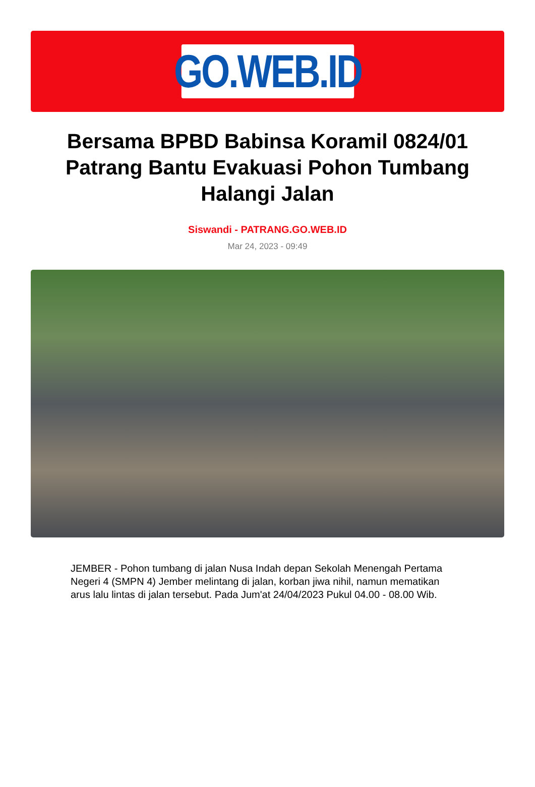GO.WEB.ID
Bersama BPBD Babinsa Koramil 0824/01 Patrang Bantu Evakuasi Pohon Tumbang Halangi Jalan
Siswandi - PATRANG.GO.WEB.ID
Mar 24, 2023 - 09:49
JEMBER - Pohon tumbang di jalan Nusa Indah depan Sekolah Menengah Pertama Negeri 4 (SMPN 4) Jember melintang di jalan, korban jiwa nihil, namun mematikan arus lalu lintas di jalan tersebut. Pada Jum'at 24/04/2023 Pukul 04.00 - 08.00 Wib.